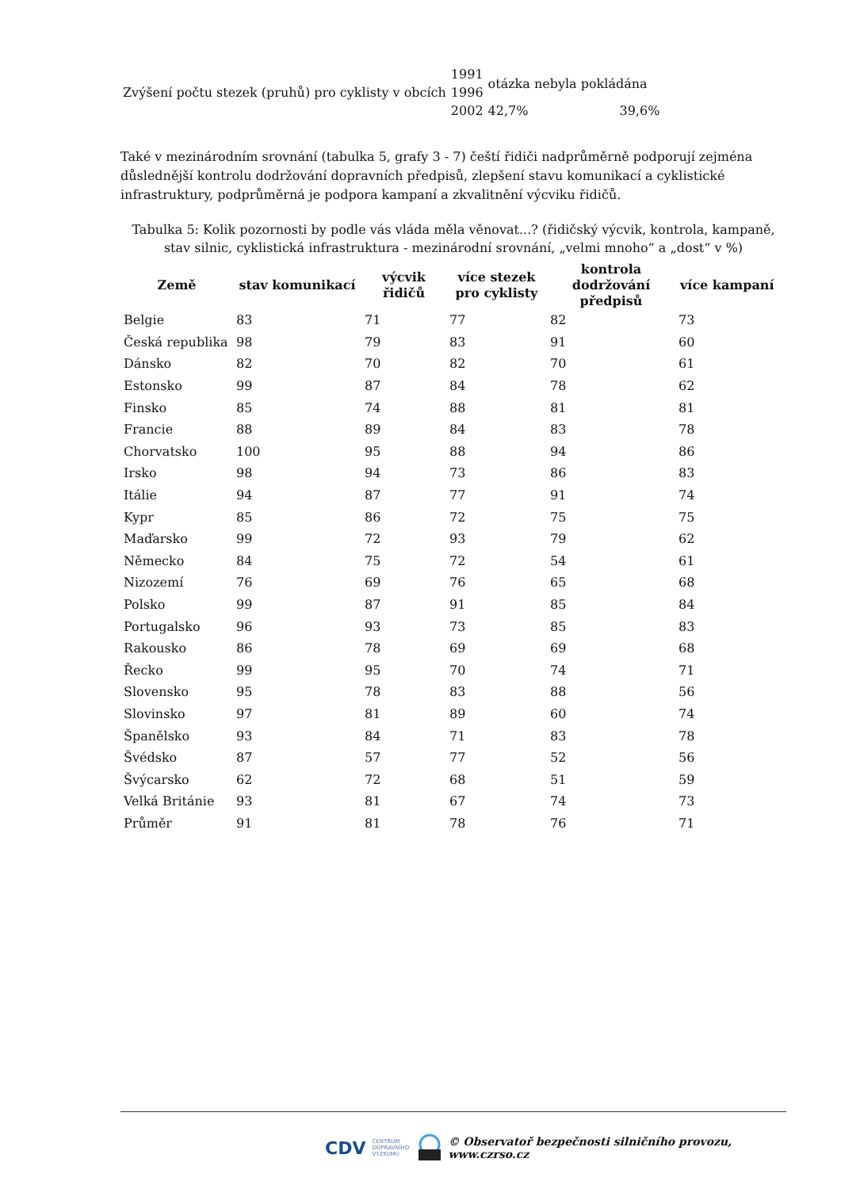| | 1991 | otázka nebyla pokládána | |
| Zvýšení počtu stezek (pruhů) pro cyklisty v obcích | 1996 | | |
| | 2002 | 42,7% | 39,6% |
Také v mezinárodním srovnání (tabulka 5, grafy 3 - 7) čeští řidiči nadprůměrně podporují zejména důslednější kontrolu dodržování dopravních předpisů, zlepšení stavu komunikací a cyklistické infrastruktury, podprůměrná je podpora kampaní a zkvalitnění výcviku řidičů.
Tabulka 5: Kolik pozornosti by podle vás vláda měla věnovat...? (řidičský výcvik, kontrola, kampaně, stav silnic, cyklistická infrastruktura - mezinárodní srovnání, „velmi mnoho“ a „dost“ v %)
| Země | stav komunikací | výcvik řidičů | více stezek pro cyklisty | kontrola dodržování předpisů | více kampaní |
| --- | --- | --- | --- | --- | --- |
| Belgie | 83 | 71 | 77 | 82 | 73 |
| Česká republika | 98 | 79 | 83 | 91 | 60 |
| Dánsko | 82 | 70 | 82 | 70 | 61 |
| Estonsko | 99 | 87 | 84 | 78 | 62 |
| Finsko | 85 | 74 | 88 | 81 | 81 |
| Francie | 88 | 89 | 84 | 83 | 78 |
| Chorvatsko | 100 | 95 | 88 | 94 | 86 |
| Irsko | 98 | 94 | 73 | 86 | 83 |
| Itálie | 94 | 87 | 77 | 91 | 74 |
| Kypr | 85 | 86 | 72 | 75 | 75 |
| Maďarsko | 99 | 72 | 93 | 79 | 62 |
| Německo | 84 | 75 | 72 | 54 | 61 |
| Nizozemí | 76 | 69 | 76 | 65 | 68 |
| Polsko | 99 | 87 | 91 | 85 | 84 |
| Portugalsko | 96 | 93 | 73 | 85 | 83 |
| Rakousko | 86 | 78 | 69 | 69 | 68 |
| Řecko | 99 | 95 | 70 | 74 | 71 |
| Slovensko | 95 | 78 | 83 | 88 | 56 |
| Slovinsko | 97 | 81 | 89 | 60 | 74 |
| Španělsko | 93 | 84 | 71 | 83 | 78 |
| Švédsko | 87 | 57 | 77 | 52 | 56 |
| Švýcarsko | 62 | 72 | 68 | 51 | 59 |
| Velká Británie | 93 | 81 | 67 | 74 | 73 |
| Průměr | 91 | 81 | 78 | 76 | 71 |
CDV CENTRUM
DOPRAVNÍHO
VÝZKUMU © Observatoř bezpečnosti silničního provozu, www.czrso.cz